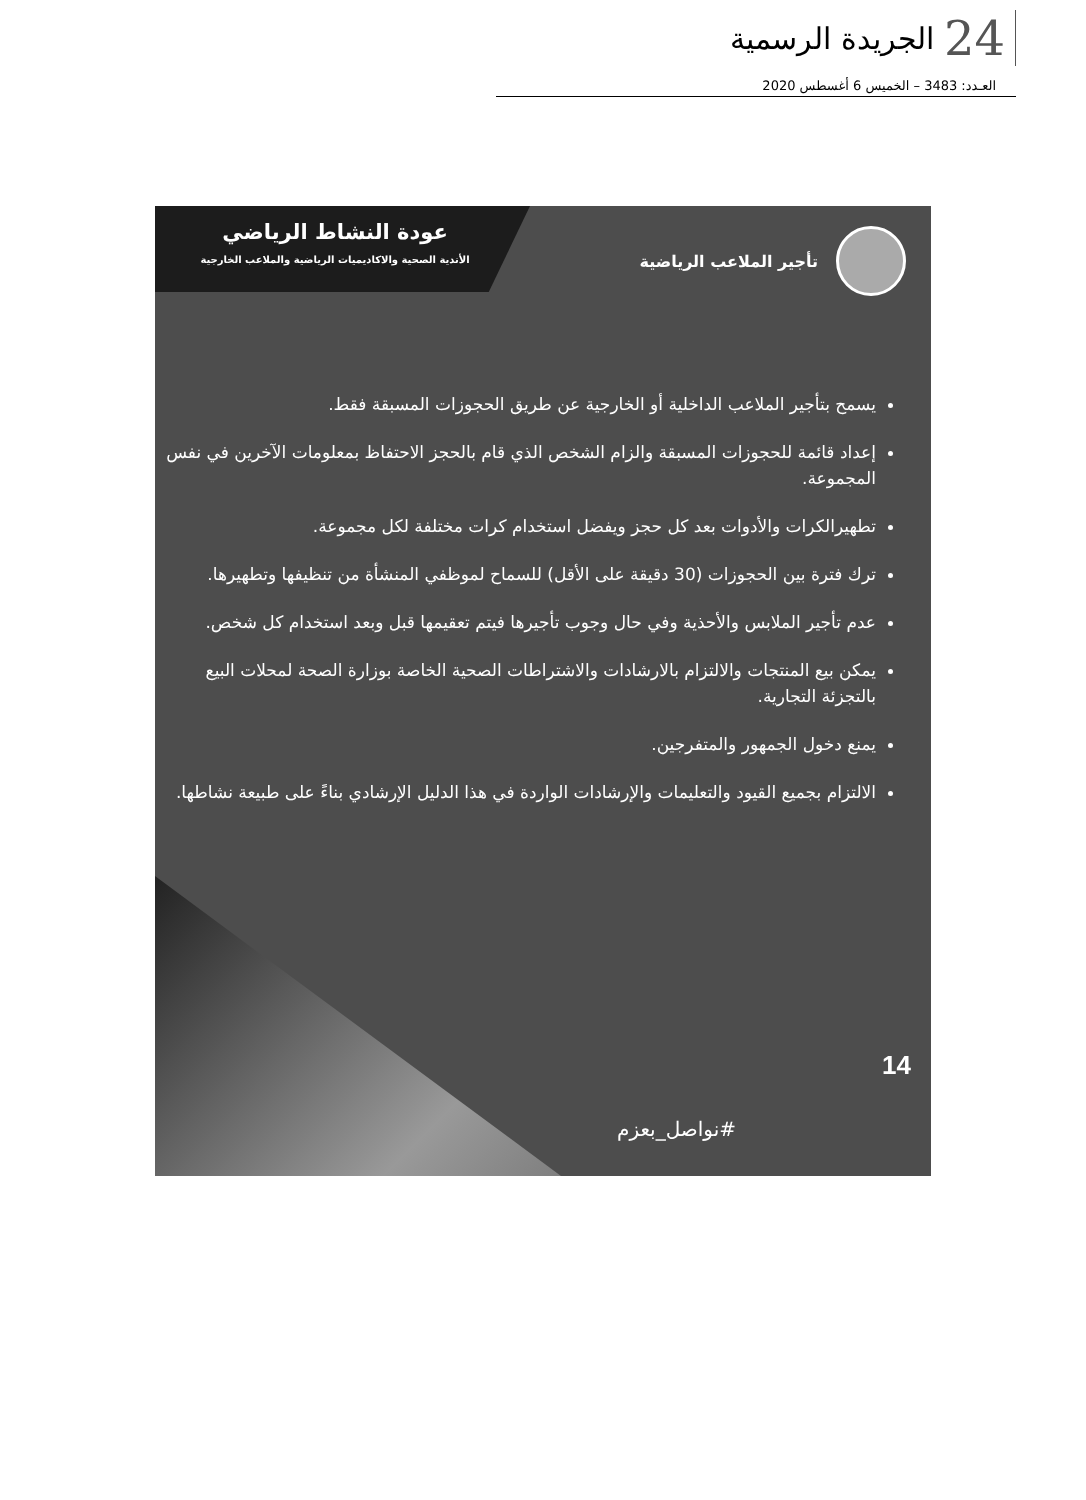24 الجريدة الرسمية
العـدد: 3483 – الخميس 6 أغسطس 2020
عودة النشاط الرياضي
الأندية الصحية والاكاديميات الرياضية والملاعب الخارجية
تأجير الملاعب الرياضية
يسمح بتأجير الملاعب الداخلية أو الخارجية عن طريق الحجوزات المسبقة فقط.
إعداد قائمة للحجوزات المسبقة والزام الشخص الذي قام بالحجز الاحتفاظ بمعلومات الآخرين في نفس المجموعة.
تطهيرالكرات والأدوات بعد كل حجز ويفضل استخدام كرات مختلفة لكل مجموعة.
ترك فترة بين الحجوزات (30 دقيقة على الأقل) للسماح لموظفي المنشأة من تنظيفها وتطهيرها.
عدم تأجير الملابس والأحذية وفي حال وجوب تأجيرها فيتم تعقيمها قبل وبعد استخدام كل شخص.
يمكن بيع المنتجات والالتزام بالارشادات والاشتراطات الصحية الخاصة بوزارة الصحة لمحلات البيع بالتجزئة التجارية.
يمنع دخول الجمهور والمتفرجين.
الالتزام بجميع القيود والتعليمات والإرشادات الواردة في هذا الدليل الإرشادي بناءً على طبيعة نشاطها.
14
#نواصل_بعزم